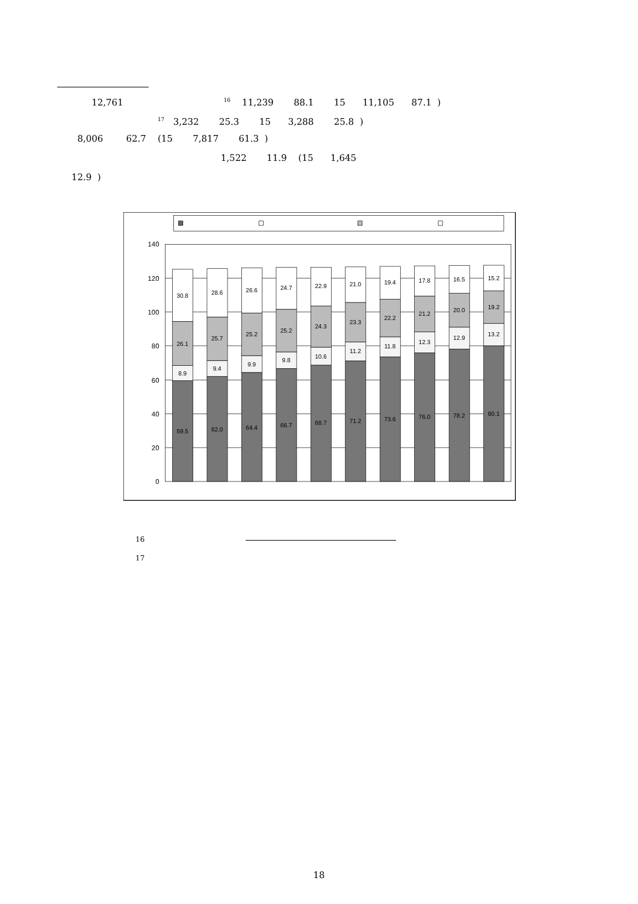12,761 <sup>16</sup> 11,239 88.1 15 11,105 87.1 )
<sup>17</sup> 3,232 25.3 15 3,288 25.8 )
8,006 62.7 (15 7,817 61.3 )
1,522 11.9 (15 1,645
12.9 )
0
20
40
60
80
100
120
140
59.5
8.9
26.1
30.8
62.0
9.4
25.7
28.6
64.4
9.9
25.2
26.6
66.7
9.8
25.2
24.7
68.7
10.6
24.3
22.9
71.2
11.2
23.3
21.0
73.6
11.8
22.2
19.4
76.0
12.3
21.2
17.8
78.2
12.9
20.0
16.5
80.1
13.2
19.2
15.2
16
17
18